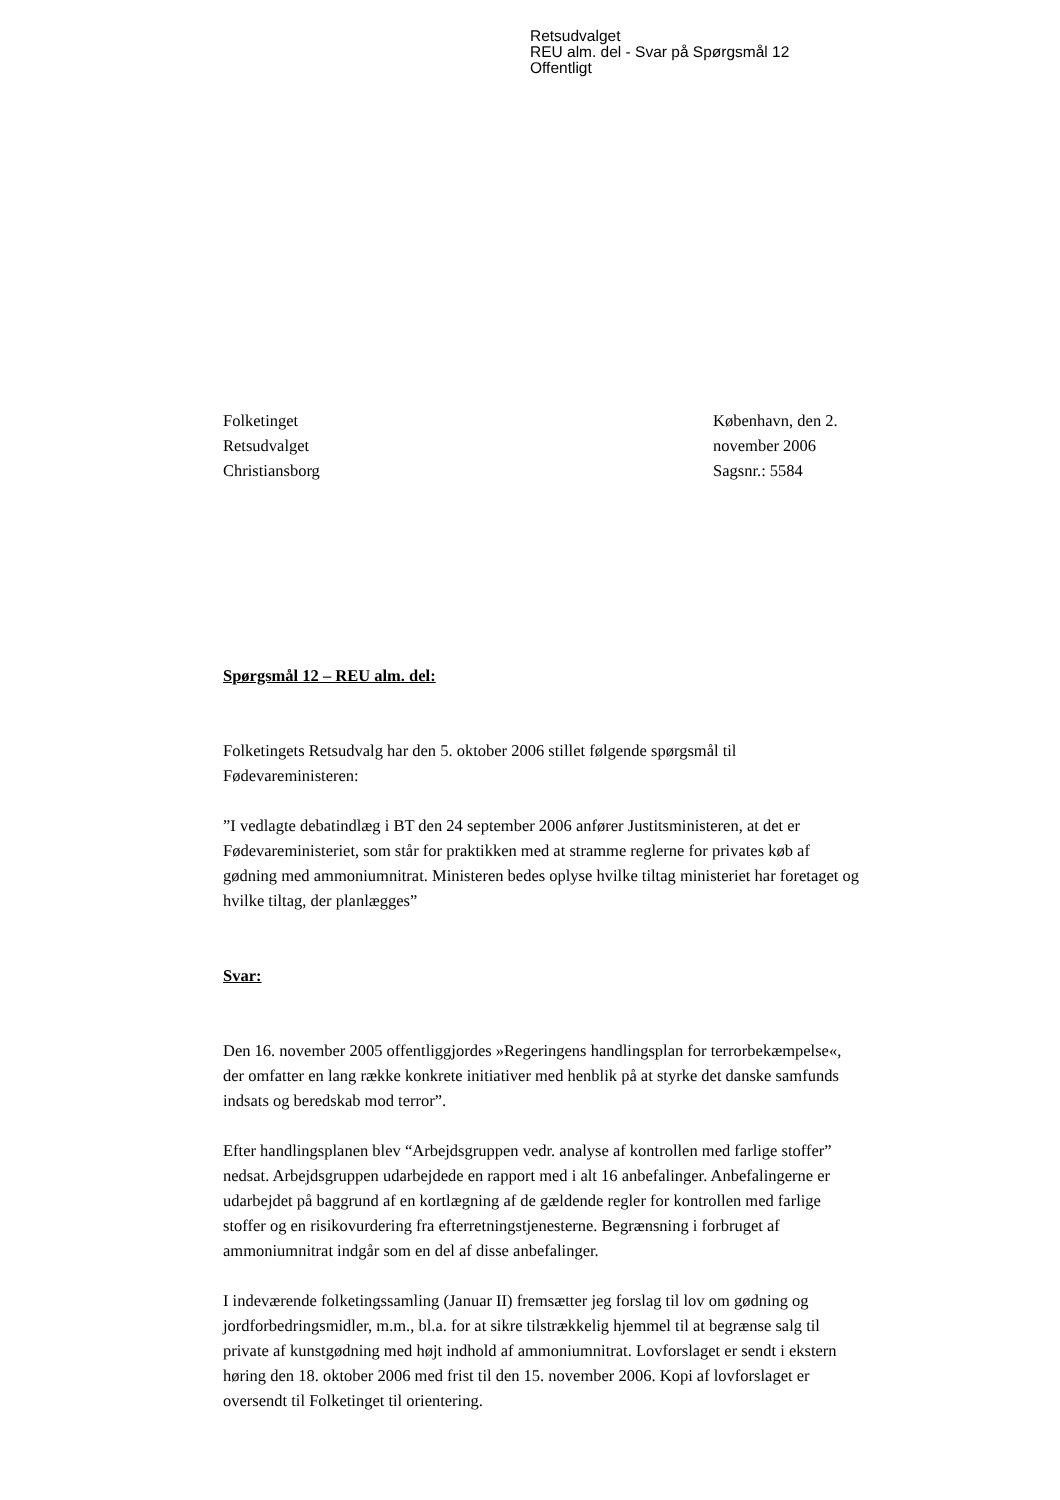Retsudvalget
REU alm. del - Svar på Spørgsmål 12
Offentligt
Folketinget
Retsudvalget
Christiansborg
København, den 2. november 2006
Sagsnr.: 5584
Spørgsmål 12 – REU alm. del:
Folketingets Retsudvalg har den 5. oktober 2006 stillet følgende spørgsmål til Fødevareministeren:
”I vedlagte debatindlæg i BT den 24 september 2006 anfører Justitsministeren, at det er Fødevareministeriet, som står for praktikken med at stramme reglerne for privates køb af gødning med ammoniumnitrat. Ministeren bedes oplyse hvilke tiltag ministeriet har foretaget og hvilke tiltag, der planlægges”
Svar:
Den 16. november 2005 offentliggjordes »Regeringens handlingsplan for terrorbekæmpelse«, der omfatter en lang række konkrete initiativer med henblik på at styrke det danske samfunds indsats og beredskab mod terror”.
Efter handlingsplanen blev “Arbejdsgruppen vedr. analyse af kontrollen med farlige stoffer” nedsat. Arbejdsgruppen udarbejdede en rapport med i alt 16 anbefalinger. Anbefalingerne er udarbejdet på baggrund af en kortlægning af de gældende regler for kontrollen med farlige stoffer og en risikovurdering fra efterretningstjenesterne. Begrænsning i forbruget af ammoniumnitrat indgår som en del af disse anbefalinger.
I indeværende folketingssamling (Januar II) fremsætter jeg forslag til lov om gødning og jordforbedringsmidler, m.m., bl.a. for at sikre tilstrækkelig hjemmel til at begrænse salg til private af kunstgødning med højt indhold af ammoniumnitrat. Lovforslaget er sendt i ekstern høring den 18. oktober 2006 med frist til den 15. november 2006. Kopi af lovforslaget er oversendt til Folketinget til orientering.